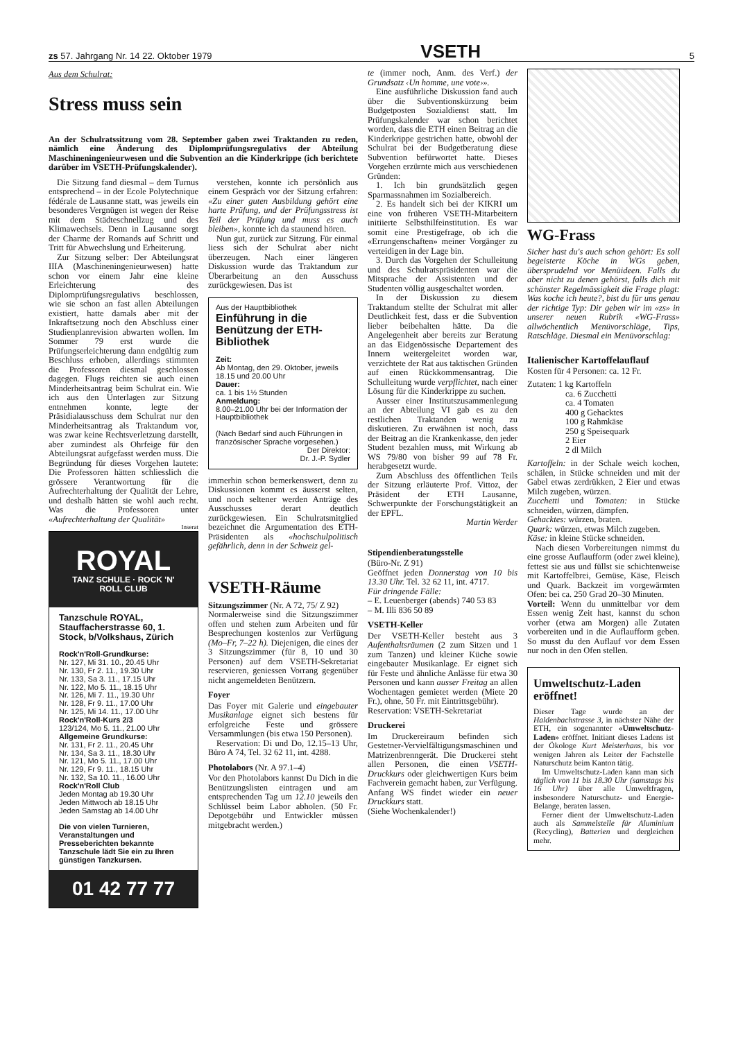zs 57. Jahrgang Nr. 14 22. Oktober 1979 VSETH 5
Aus dem Schulrat:
Stress muss sein
An der Schulratssitzung vom 28. September gaben zwei Traktanden zu reden, nämlich eine Änderung des Diplomprüfungsregulativs der Abteilung Maschineningenieurwesen und die Subvention an die Kinderkrippe (ich berichtete darüber im VSETH-Prüfungskalender).
Die Sitzung fand diesmal – dem Turnus entsprechend – in der Ecole Polytechnique fédérale de Lausanne statt, was jeweils ein besonderes Vergnügen ist wegen der Reise mit dem Städteschnellzug und des Klimawechsels. Denn in Lausanne sorgt der Charme der Romands auf Schritt und Tritt für Abwechslung und Erheiterung.
Zur Sitzung selber: Der Abteilungsrat IIIA (Maschineningenieurwesen) hatte schon vor einem Jahr eine kleine Erleichterung des Diplomprüfungsregulativs beschlossen, wie sie schon an fast allen Abteilungen existiert, hatte damals aber mit der Inkraftsetzung noch den Abschluss einer Studienplanrevision abwarten wollen. Im Sommer 79 erst wurde die Prüfungserleichterung dann endgültig zum Beschluss erhoben, allerdings stimmten die Professoren diesmal geschlossen dagegen. Flugs reichten sie auch einen Minderheitsantrag beim Schulrat ein. Wie ich aus den Unterlagen zur Sitzung entnehmen konnte, legte der Präsidialausschuss dem Schulrat nur den Minderheitsantrag als Traktandum vor, was zwar keine Rechtsverletzung darstellt, aber zumindest als Ohrfeige für den Abteilungsrat aufgefasst werden muss. Die Begründung für dieses Vorgehen lautete: Die Professoren hätten schliesslich die grössere Verantwortung für die Aufrechterhaltung der Qualität der Lehre, und deshalb hätten sie wohl auch recht. Was die Professoren unter «Aufrechterhaltung der Qualität»
Inserat
ROYAL
TANZ SCHULE · ROCK 'N' ROLL CLUB
Tanzschule ROYAL, Stauffacherstrasse 60, 1. Stock, b/Volkshaus, Zürich
Rock'n'Roll-Grundkurse:
Nr. 127, Mi 31. 10., 20.45 Uhr
Nr. 130, Fr 2. 11., 19.30 Uhr
Nr. 133, Sa 3. 11., 17.15 Uhr
Nr. 122, Mo 5. 11., 18.15 Uhr
Nr. 126, Mi 7. 11., 19.30 Uhr
Nr. 128, Fr 9. 11., 17.00 Uhr
Nr. 125, Mi 14. 11., 17.00 Uhr
Rock'n'Roll-Kurs 2/3
123/124, Mo 5. 11., 21.00 Uhr
Allgemeine Grundkurse:
Nr. 131, Fr 2. 11., 20.45 Uhr
Nr. 134, Sa 3. 11., 18.30 Uhr
Nr. 121, Mo 5. 11., 17.00 Uhr
Nr. 129, Fr 9. 11., 18.15 Uhr
Nr. 132, Sa 10. 11., 16.00 Uhr
Rock'n'Roll Club
Jeden Montag ab 19.30 Uhr
Jeden Mittwoch ab 18.15 Uhr
Jeden Samstag ab 14.00 Uhr
Die von vielen Turnieren, Veranstaltungen und Presseberichten bekannte Tanzschule lädt Sie ein zu Ihren günstigen Tanzkursen.
01 42 77 77
verstehen, konnte ich persönlich aus einem Gespräch vor der Sitzung erfahren: «Zu einer guten Ausbildung gehört eine harte Prüfung, und der Prüfungsstress ist Teil der Prüfung und muss es auch bleiben», konnte ich da staunend hören.
Nun gut, zurück zur Sitzung. Für einmal liess sich der Schulrat aber nicht überzeugen. Nach einer längeren Diskussion wurde das Traktandum zur Überarbeitung an den Ausschuss zurückgewiesen. Das ist
Aus der Hauptbibliothek
Einführung in die Benützung der ETH-Bibliothek
Zeit:
Ab Montag, den 29. Oktober, jeweils 18.15 und 20.00 Uhr
Dauer:
ca. 1 bis 1½ Stunden
Anmeldung:
8.00–21.00 Uhr bei der Information der Hauptbibliothek
(Nach Bedarf sind auch Führungen in französischer Sprache vorgesehen.)
Der Direktor:
Dr. J.-P. Sydler
immerhin schon bemerkenswert, denn zu Diskussionen kommt es äusserst selten, und noch seltener werden Anträge des Ausschusses derart deutlich zurückgewiesen. Ein Schulratsmitglied bezeichnet die Argumentation des ETH-Präsidenten als «hochschulpolitisch gefährlich, denn in der Schweiz gel-
VSETH-Räume
Sitzungszimmer (Nr. A 72, 75/ Z 92)
Normalerweise sind die Sitzungszimmer offen und stehen zum Arbeiten und für Besprechungen kostenlos zur Verfügung (Mo–Fr, 7–22 h). Diejenigen, die eines der 3 Sitzungszimmer (für 8, 10 und 30 Personen) auf dem VSETH-Sekretariat reservieren, geniessen Vorrang gegenüber nicht angemeldeten Benützern.
Foyer
Das Foyer mit Galerie und eingebauter Musikanlage eignet sich bestens für erfolgreiche Feste und grössere Versammlungen (bis etwa 150 Personen).
Reservation: Di und Do, 12.15–13 Uhr, Büro A 74, Tel. 32 62 11, int. 4288.
Photolabors (Nr. A 97.1–4)
Vor den Photolabors kannst Du Dich in die Benützungslisten eintragen und am entsprechenden Tag um 12.10 jeweils den Schlüssel beim Labor abholen. (50 Fr. Depotgebühr und Entwickler müssen mitgebracht werden.)
te (immer noch, Anm. des Verf.) der Grundsatz ‹Un homme, une vote›».
Eine ausführliche Diskussion fand auch über die Subventionskürzung beim Budgetposten Sozialdienst statt. Im Prüfungskalender war schon berichtet worden, dass die ETH einen Beitrag an die Kinderkrippe gestrichen hatte, obwohl der Schulrat bei der Budgetberatung diese Subvention befürwortet hatte. Dieses Vorgehen erzürnte mich aus verschiedenen Gründen:
1. Ich bin grundsätzlich gegen Sparmassnahmen im Sozialbereich.
2. Es handelt sich bei der KIKRI um eine von früheren VSETH-Mitarbeitern initiierte Selbsthilfeinstitution. Es war somit eine Prestigefrage, ob ich die «Errungenschaften» meiner Vorgänger zu verteidigen in der Lage bin.
3. Durch das Vorgehen der Schulleitung und des Schulratspräsidenten war die Mitsprache der Assistenten und der Studenten völlig ausgeschaltet worden.
In der Diskussion zu diesem Traktandum stellte der Schulrat mit aller Deutlichkeit fest, dass er die Subvention lieber beibehalten hätte. Da die Angelegenheit aber bereits zur Beratung an das Eidgenössische Departement des Innern weitergeleitet worden war, verzichtete der Rat aus taktischen Gründen auf einen Rückkommensantrag. Die Schulleitung wurde verpflichtet, nach einer Lösung für die Kinderkrippe zu suchen.
Ausser einer Institutszusammenlegung an der Abteilung VI gab es zu den restlichen Traktanden wenig zu diskutieren. Zu erwähnen ist noch, dass der Beitrag an die Krankenkasse, den jeder Student bezahlen muss, mit Wirkung ab WS 79/80 von bisher 99 auf 78 Fr. herabgesetzt wurde.
Zum Abschluss des öffentlichen Teils der Sitzung erläuterte Prof. Vittoz, der Präsident der ETH Lausanne, Schwerpunkte der Forschungstätigkeit an der EPFL.
Martin Werder
Stipendienberatungsstelle
(Büro-Nr. Z 91)
Geöffnet jeden Donnerstag von 10 bis 13.30 Uhr. Tel. 32 62 11, int. 4717.
Für dringende Fälle:
– E. Leuenberger (abends) 740 53 83
– M. Illi 836 50 89
VSETH-Keller
Der VSETH-Keller besteht aus 3 Aufenthaltsräumen (2 zum Sitzen und 1 zum Tanzen) und kleiner Küche sowie eingebauter Musikanlage. Er eignet sich für Feste und ähnliche Anlässe für etwa 30 Personen und kann ausser Freitag an allen Wochentagen gemietet werden (Miete 20 Fr.), ohne, 50 Fr. mit Eintrittsgebühr).
Reservation: VSETH-Sekretariat
Druckerei
Im Druckereiraum befinden sich Gestetner-Vervielfältigungsmaschinen und Matrizenbrenngerät. Die Druckerei steht allen Personen, die einen VSETH-Druckkurs oder gleichwertigen Kurs beim Fachverein gemacht haben, zur Verfügung. Anfang WS findet wieder ein neuer Druckkurs statt.
(Siehe Wochenkalender!)
WG-Frass
Sicher hast du's auch schon gehört: Es soll begeisterte Köche in WGs geben, übersprudelnd vor Menüideen. Falls du aber nicht zu denen gehörst, falls dich mit schönster Regelmässigkeit die Frage plagt: Was koche ich heute?, bist du für uns genau der richtige Typ: Dir geben wir im «zs» in unserer neuen Rubrik «WG-Frass» allwöchentlich Menüvorschläge, Tips, Ratschläge. Diesmal ein Menüvorschlag:
Italienischer Kartoffelauflauf
Kosten für 4 Personen: ca. 12 Fr.
Zutaten: 1 kg Kartoffeln
ca. 6 Zucchetti
ca. 4 Tomaten
400 g Gehacktes
100 g Rahmkäse
250 g Speisequark
2 Eier
2 dl Milch
Kartoffeln: in der Schale weich kochen, schälen, in Stücke schneiden und mit der Gabel etwas zerdrükken, 2 Eier und etwas Milch zugeben, würzen.
Zucchetti und Tomaten: in Stücke schneiden, würzen, dämpfen.
Gehacktes: würzen, braten.
Quark: würzen, etwas Milch zugeben.
Käse: in kleine Stücke schneiden.
Nach diesen Vorbereitungen nimmst du eine grosse Auflaufform (oder zwei kleine), fettest sie aus und füllst sie schichtenweise mit Kartoffelbrei, Gemüse, Käse, Fleisch und Quark. Backzeit im vorgewärmten Ofen: bei ca. 250 Grad 20–30 Minuten.
Vorteil: Wenn du unmittelbar vor dem Essen wenig Zeit hast, kannst du schon vorher (etwa am Morgen) alle Zutaten vorbereiten und in die Auflaufform geben. So musst du den Auflauf vor dem Essen nur noch in den Ofen stellen.
Umweltschutz-Laden eröffnet!
Dieser Tage wurde an der Haldenbachstrasse 3, in nächster Nähe der ETH, ein sogenannter «Umweltschutz-Laden» eröffnet. Initiant dieses Ladens ist der Ökologe Kurt Meisterhans, bis vor wenigen Jahren als Leiter der Fachstelle Naturschutz beim Kanton tätig.
Im Umweltschutz-Laden kann man sich täglich von 11 bis 18.30 Uhr (samstags bis 16 Uhr) über alle Umweltfragen, insbesondere Naturschutz- und Energie-Belange, beraten lassen.
Ferner dient der Umweltschutz-Laden auch als Sammelstelle für Aluminium (Recycling), Batterien und dergleichen mehr.